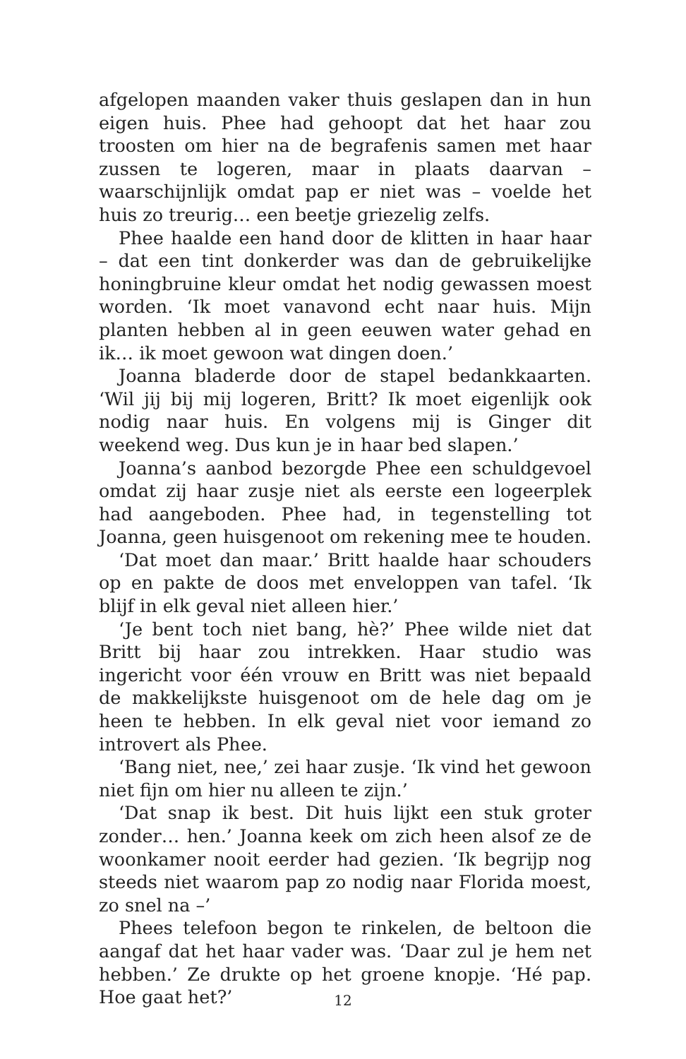afgelopen maanden vaker thuis geslapen dan in hun eigen huis. Phee had gehoopt dat het haar zou troosten om hier na de begrafenis samen met haar zussen te logeren, maar in plaats daarvan – waarschijnlijk omdat pap er niet was – voelde het huis zo treurig… een beetje griezelig zelfs.
Phee haalde een hand door de klitten in haar haar – dat een tint donkerder was dan de gebruikelijke honingbruine kleur omdat het nodig gewassen moest worden. ‘Ik moet vanavond echt naar huis. Mijn planten hebben al in geen eeuwen water gehad en ik… ik moet gewoon wat dingen doen.’
Joanna bladerde door de stapel bedankkaarten. ‘Wil jij bij mij logeren, Britt? Ik moet eigenlijk ook nodig naar huis. En volgens mij is Ginger dit weekend weg. Dus kun je in haar bed slapen.’
Joanna’s aanbod bezorgde Phee een schuldgevoel omdat zij haar zusje niet als eerste een logeerplek had aangeboden. Phee had, in tegenstelling tot Joanna, geen huisgenoot om rekening mee te houden.
‘Dat moet dan maar.’ Britt haalde haar schouders op en pakte de doos met enveloppen van tafel. ‘Ik blijf in elk geval niet alleen hier.’
‘Je bent toch niet bang, hè?’ Phee wilde niet dat Britt bij haar zou intrekken. Haar studio was ingericht voor één vrouw en Britt was niet bepaald de makkelijkste huisgenoot om de hele dag om je heen te hebben. In elk geval niet voor iemand zo introvert als Phee.
‘Bang niet, nee,’ zei haar zusje. ‘Ik vind het gewoon niet fijn om hier nu alleen te zijn.’
‘Dat snap ik best. Dit huis lijkt een stuk groter zonder… hen.’ Joanna keek om zich heen alsof ze de woonkamer nooit eerder had gezien. ‘Ik begrijp nog steeds niet waarom pap zo nodig naar Florida moest, zo snel na –’
Phees telefoon begon te rinkelen, de beltoon die aangaf dat het haar vader was. ‘Daar zul je hem net hebben.’ Ze drukte op het groene knopje. ‘Hé pap. Hoe gaat het?’
12